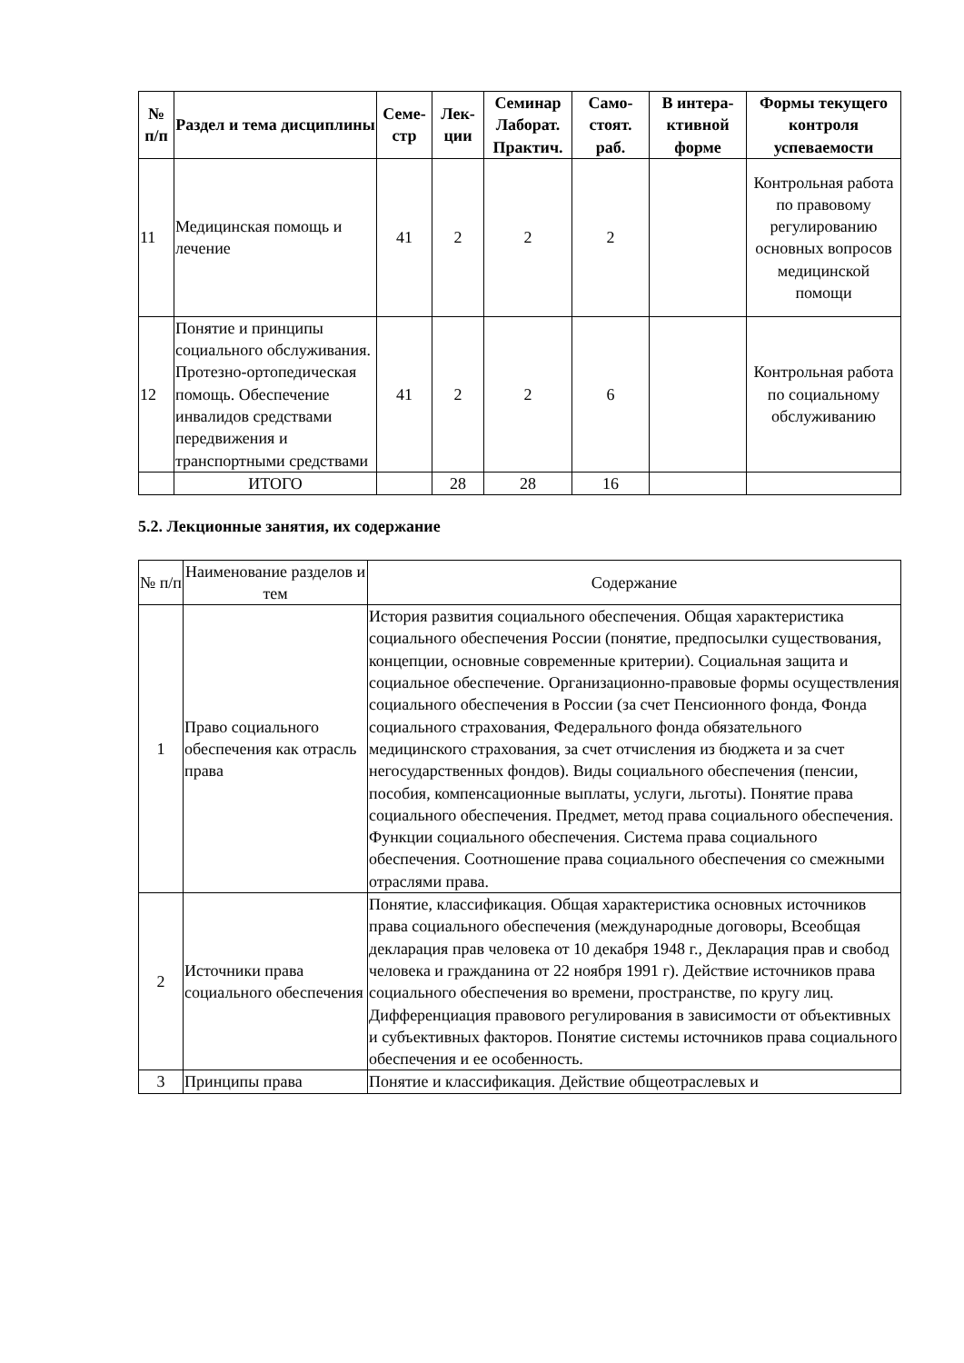| № п/п | Раздел и тема дисциплины | Семе-стр | Лек-ции | Семинар Лаборат. Практич. | Само-стоят. раб. | В интера-ктивной форме | Формы текущего контроля успеваемости |
| --- | --- | --- | --- | --- | --- | --- | --- |
| 11 | Медицинская помощь и лечение | 41 | 2 | 2 | 2 | | Контрольная работа по правовому регулированию основных вопросов медицинской помощи |
| 12 | Понятие и принципы социального обслуживания. Протезно-ортопедическая помощь. Обеспечение инвалидов средствами передвижения и транспортными средствами | 41 | 2 | 2 | 6 | | Контрольная работа по социальному обслуживанию |
| | ИТОГО | | 28 | 28 | 16 | | |
5.2. Лекционные занятия, их содержание
| № п/п | Наименование разделов и тем | Содержание |
| 1 | Право социального обеспечения как отрасль права | История развития социального обеспечения. Общая характеристика социального обеспечения России (понятие, предпосылки существования, концепции, основные современные критерии). Социальная защита и социальное обеспечение. Организационно-правовые формы осуществления социального обеспечения в России (за счет Пенсионного фонда, Фонда социального страхования, Федерального фонда обязательного медицинского страхования, за счет отчисления из бюджета и за счет негосударственных фондов). Виды социального обеспечения (пенсии, пособия, компенсационные выплаты, услуги, льготы). Понятие права социального обеспечения. Предмет, метод права социального обеспечения. Функции социального обеспечения. Система права социального обеспечения. Соотношение права социального обеспечения со смежными отраслями права. |
| 2 | Источники права социального обеспечения | Понятие, классификация. Общая характеристика основных источников права социального обеспечения (международные договоры, Всеобщая декларация прав человека от 10 декабря 1948 г., Декларация прав и свобод человека и гражданина от 22 ноября 1991 г). Действие источников права социального обеспечения во времени, пространстве, по кругу лиц. Дифференциация правового регулирования в зависимости от объективных и субъективных факторов. Понятие системы источников права социального обеспечения и ее особенность. |
| 3 | Принципы права | Понятие и классификация. Действие общеотраслевых и |